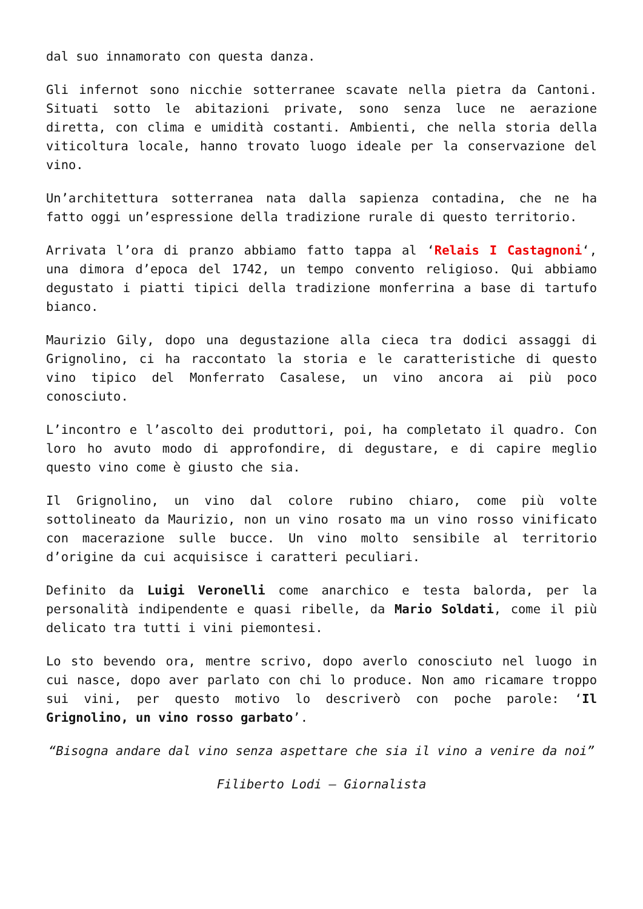dal suo innamorato con questa danza.
Gli infernot sono nicchie sotterranee scavate nella pietra da Cantoni. Situati sotto le abitazioni private, sono senza luce ne aerazione diretta, con clima e umidità costanti. Ambienti, che nella storia della viticoltura locale, hanno trovato luogo ideale per la conservazione del vino.
Un’architettura sotterranea nata dalla sapienza contadina, che ne ha fatto oggi un’espressione della tradizione rurale di questo territorio.
Arrivata l’ora di pranzo abbiamo fatto tappa al ‘Relais I Castagnoni‘, una dimora d’epoca del 1742, un tempo convento religioso. Qui abbiamo degustato i piatti tipici della tradizione monferrina a base di tartufo bianco.
Maurizio Gily, dopo una degustazione alla cieca tra dodici assaggi di Grignolino, ci ha raccontato la storia e le caratteristiche di questo vino tipico del Monferrato Casalese, un vino ancora ai più poco conosciuto.
L’incontro e l’ascolto dei produttori, poi, ha completato il quadro. Con loro ho avuto modo di approfondire, di degustare, e di capire meglio questo vino come è giusto che sia.
Il Grignolino, un vino dal colore rubino chiaro, come più volte sottolineato da Maurizio, non un vino rosato ma un vino rosso vinificato con macerazione sulle bucce. Un vino molto sensibile al territorio d’origine da cui acquisisce i caratteri peculiari.
Definito da Luigi Veronelli come anarchico e testa balorda, per la personalità indipendente e quasi ribelle, da Mario Soldati, come il più delicato tra tutti i vini piemontesi.
Lo sto bevendo ora, mentre scrivo, dopo averlo conosciuto nel luogo in cui nasce, dopo aver parlato con chi lo produce. Non amo ricamare troppo sui vini, per questo motivo lo descriverò con poche parole: ‘Il Grignolino, un vino rosso garbato’.
“Bisogna andare dal vino senza aspettare che sia il vino a venire da noi”
Filiberto Lodi – Giornalista